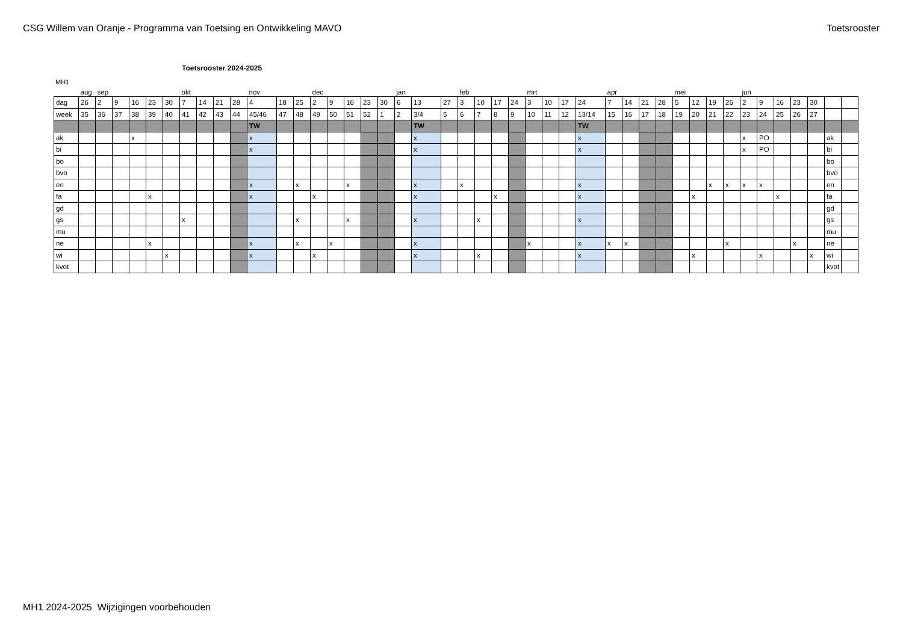CSG Willem van Oranje - Programma van Toetsing en Ontwikkeling MAVO Toetsrooster
Toetsrooster 2024-2025
MH1
| | aug | sep | | | | | okt | | | | nov | | | dec | | | | | jan | | | feb | | | | mrt | | | | apr | | | | mei | | | | jun | | | | | | |
| dag | 26 | 2 | 9 | 16 | 23 | 30 | 7 | 14 | 21 | 28 | 4 | 18 | 25 | 2 | 9 | 16 | 23 | 30 | 6 | 13 | 27 | 3 | 10 | 17 | 24 | 3 | 10 | 17 | 24 | 7 | 14 | 21 | 28 | 5 | 12 | 19 | 26 | 2 | 9 | 16 | 23 | 30 | | |
| week | 35 | 36 | 37 | 38 | 39 | 40 | 41 | 42 | 43 | 44 | 45/46 | 47 | 48 | 49 | 50 | 51 | 52 | 1 | 2 | 3/4 | 5 | 6 | 7 | 8 | 9 | 10 | 11 | 12 | 13/14 | 15 | 16 | 17 | 18 | 19 | 20 | 21 | 22 | 23 | 24 | 25 | 26 | 27 | | |
| | | | | | | | | | | | TW | | | | | | | | | TW | | | | | | | | | TW | | | | | | | | | | | | | | | |
| ak | | | | x | | | | | | | x | | | | | | | | | x | | | | | | | | | x | | | | | | | | | x | PO | | | | ak | |
| bi | | | | | | | | | | | x | | | | | | | | | x | | | | | | | | | x | | | | | | | | | x | PO | | | | bi | |
| bo | | | | | | | | | | | | | | | | | | | | | | | | | | | | | | | | | | | | | | | | | | | bo | |
| bvo | | | | | | | | | | | | | | | | | | | | | | | | | | | | | | | | | | | | | | | | | | | bvo | |
| en | | | | | | | | | | | x | | x | | | x | | | | x | | x | | | | | | | x | | | | | | | x | x | x | x | | | | en | |
| fa | | | | | x | | | | | | x | | | x | | | | | | x | | | | x | | | | | x | | | | | | x | | | | | x | | | fa | |
| gd | | | | | | | | | | | | | | | | | | | | | | | | | | | | | | | | | | | | | | | | | | | gd | |
| gs | | | | | | | x | | | | | | x | | | x | | | | x | | | x | | | | | | x | | | | | | | | | | | | | | gs | |
| mu | | | | | | | | | | | | | | | | | | | | | | | | | | | | | | | | | | | | | | | | | | | mu | |
| ne | | | | | x | | | | | | x | | x | | x | | | | | x | | | | | | x | | | x | x | x | | | | | | x | | | | x | | ne | |
| wi | | | | | | x | | | | | x | | | x | | | | | | x | | | x | | | | | | x | | | | | | x | | | | x | | | x | wi | |
| kvot | | | | | | | | | | | | | | | | | | | | | | | | | | | | | | | | | | | | | | | | | | | kvot | |
MH1 2024-2025 Wijzigingen voorbehouden